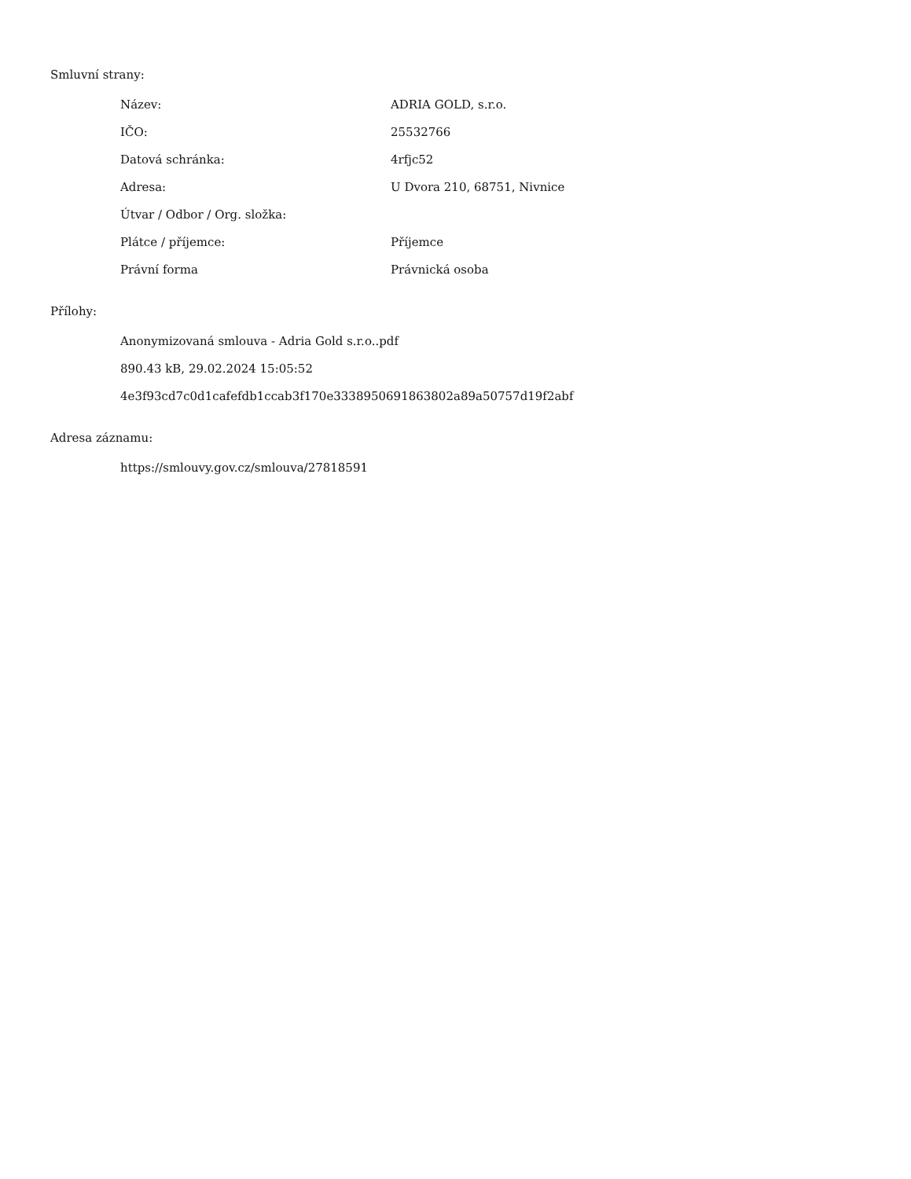Smluvní strany:
| Název: | ADRIA GOLD, s.r.o. |
| IČO: | 25532766 |
| Datová schránka: | 4rfjc52 |
| Adresa: | U Dvora 210, 68751, Nivnice |
| Útvar / Odbor / Org. složka: | |
| Plátce / příjemce: | Příjemce |
| Právní forma | Právnická osoba |
Přílohy:
Anonymizovaná smlouva - Adria Gold s.r.o..pdf
890.43 kB, 29.02.2024 15:05:52
4e3f93cd7c0d1cafefdb1ccab3f170e3338950691863802a89a50757d19f2abf
Adresa záznamu:
https://smlouvy.gov.cz/smlouva/27818591